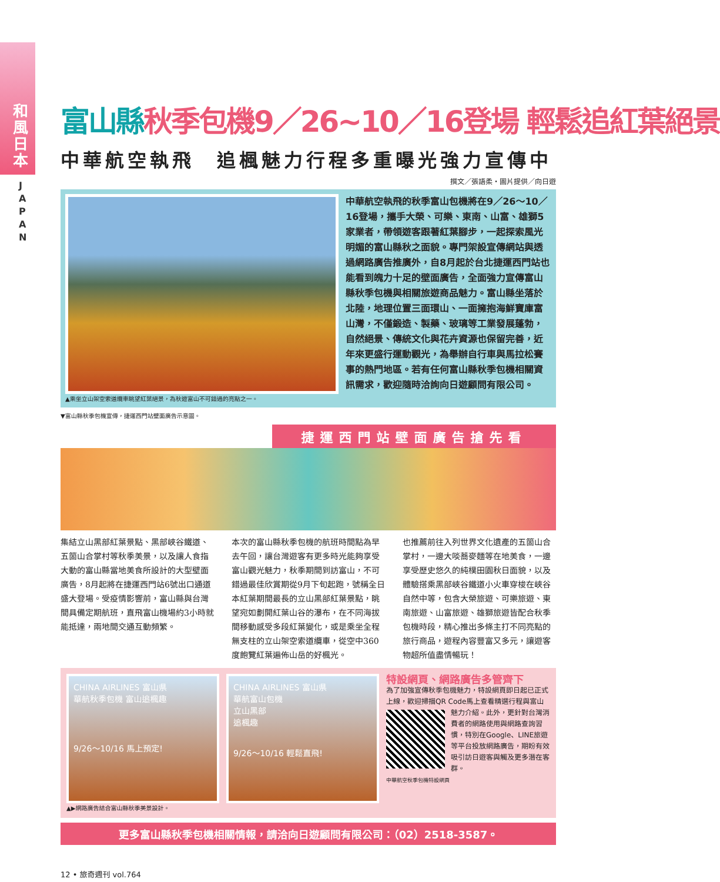和風日本
J A P A N
富山縣秋季包機9／26~10／16登場 輕鬆追紅葉絕景
中華航空執飛　追楓魅力行程多重曝光強力宣傳中
撰文／張語柔・圖片提供／向日遊
▲乘坐立山架空索道纜車眺望紅葉絕景，為秋遊富山不可錯過的亮點之一。
中華航空執飛的秋季富山包機將在9／26～10／16登場，攜手大榮、可樂、東南、山富、雄獅5家業者，帶領遊客跟著紅葉腳步，一起探索風光明媚的富山縣秋之面貌。專門架設宣傳網站與透過網路廣告推廣外，自8月起於台北捷運西門站也能看到魄力十足的壁面廣告，全面強力宣傳富山縣秋季包機與相關旅遊商品魅力。富山縣坐落於北陸，地理位置三面環山、一面擁抱海鮮寶庫富山灣，不僅鍛造、製藥、玻璃等工業發展蓬勃，自然絕景、傳統文化與花卉資源也保留完善，近年來更盛行運動觀光，為舉辦自行車與馬拉松賽事的熱門地區。若有任何富山縣秋季包機相關資訊需求，歡迎隨時洽詢向日遊顧問有限公司。
▼富山縣秋季包機宣傳，捷運西門站壁面廣告示意圖。
捷運西門站壁面廣告搶先看
集結立山黑部紅葉景點、黑部峽谷鐵道、五箇山合掌村等秋季美景，以及讓人食指大動的富山縣當地美食所設計的大型壁面廣告，8月起將在捷運西門站6號出口通道盛大登場。受疫情影響前，富山縣與台灣間具備定期航班，直飛富山機場約3小時就能抵達，兩地間交通互動頻繁。
本次的富山縣秋季包機的航班時間點為早去午回，讓台灣遊客有更多時光能夠享受富山觀光魅力，秋季期間到訪富山，不可錯過最佳欣賞期從9月下旬起跑，號稱全日本紅葉期間最長的立山黑部紅葉景點，眺望宛如劃開紅葉山谷的瀑布，在不同海拔間移動感受多段紅葉變化，或是乘坐全程無支柱的立山架空索道纜車，從空中360度飽覽紅葉遍佈山岳的好楓光。
也推薦前往入列世界文化遺產的五箇山合掌村，一邊大啖蕎麥麵等在地美食，一邊享受歷史悠久的純樸田園秋日面貌，以及體驗搭乘黑部峽谷鐵道小火車穿梭在峽谷自然中等，包含大榮旅遊、可樂旅遊、東南旅遊、山富旅遊、雄獅旅遊皆配合秋季包機時段，精心推出多條主打不同亮點的旅行商品，遊程內容豐富又多元，讓遊客物超所值盡情暢玩！
CHINA AIRLINES 富山県
華航秋季包機 富山追楓趣
9/26～10/16 馬上預定!
▲▶網路廣告結合富山縣秋季美景設計。
CHINA AIRLINES 富山県
華航富山包機
立山黑部
追楓趣
9/26～10/16 輕鬆直飛!
特設網頁、網路廣告多管齊下
為了加強宣傳秋季包機魅力，特設網頁即日起已正式上線，歡迎掃描QR Code馬上查看精選行
程與富山魅力介紹。此外，更針對台灣消費者的網路使用與網路查詢習慣，特別在Google、LINE旅遊等平台投放網路廣告，期盼有效吸引訪日遊客與觸及更多潛在客群。
中華航空秋季包機特設網頁
更多富山縣秋季包機相關情報，請洽向日遊顧問有限公司：（02）2518-3587。
12 • 旅奇週刊 vol.764